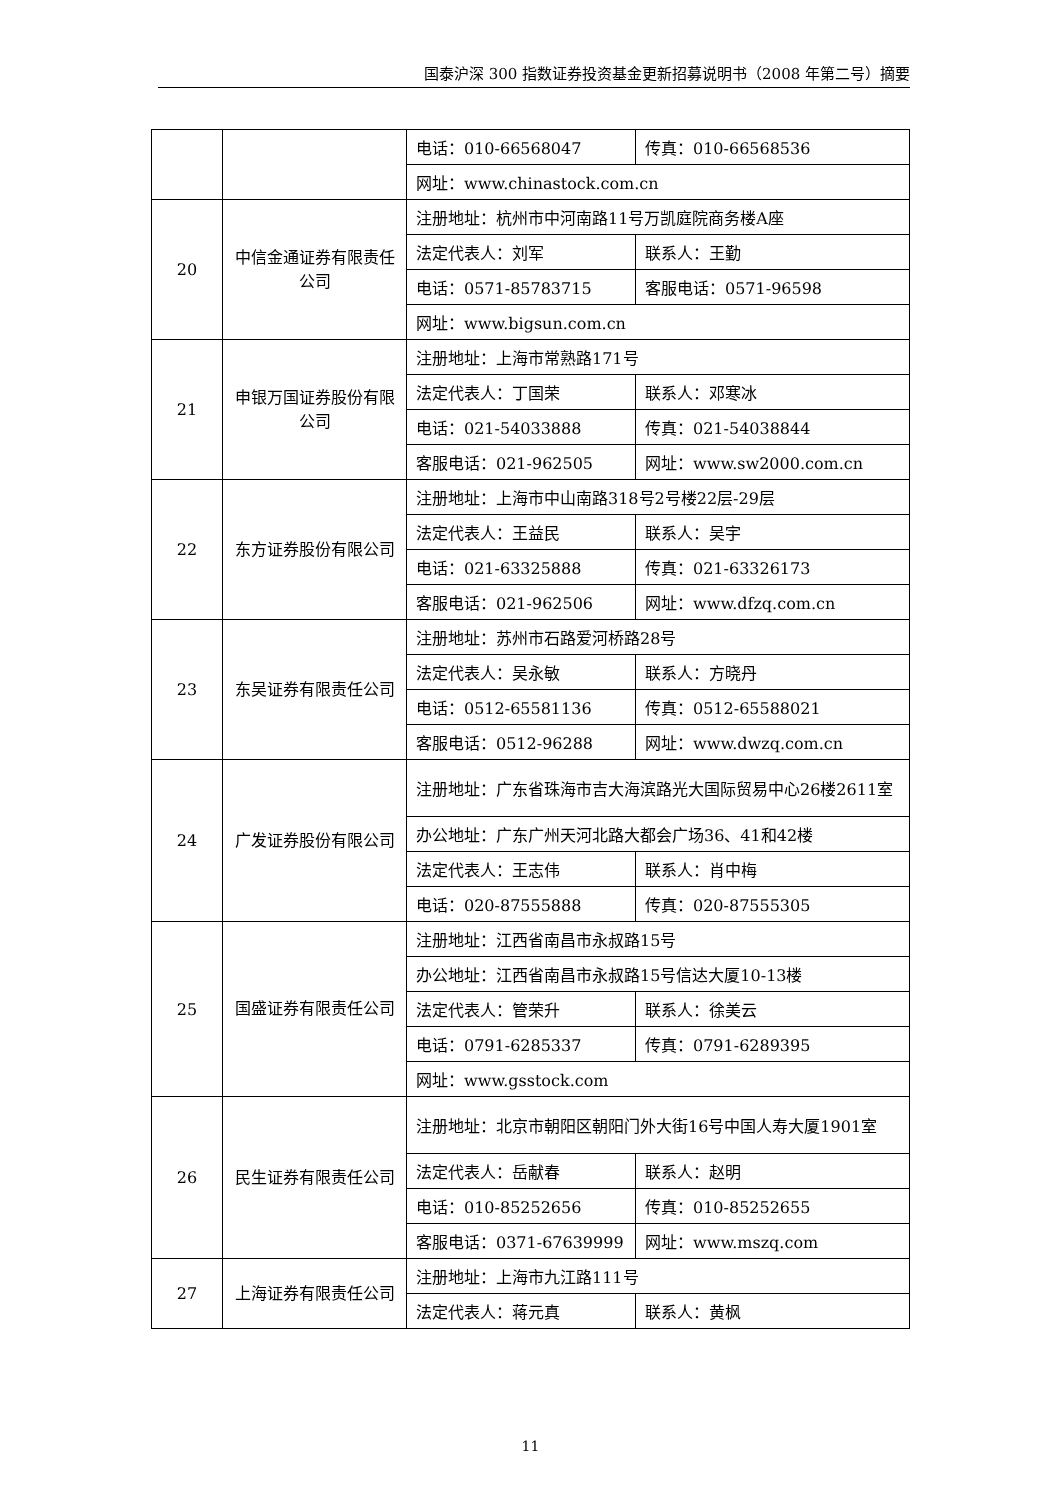国泰沪深 300 指数证券投资基金更新招募说明书（2008 年第二号）摘要
| | | 电话：010-66568047 | 传真：010-66568536 |
| | | 网址：www.chinastock.com.cn | |
| 20 | 中信金通证券有限责任公司 | 注册地址：杭州市中河南路11号万凯庭院商务楼A座 | |
| | | 法定代表人：刘军 | 联系人：王勤 |
| | | 电话：0571-85783715 | 客服电话：0571-96598 |
| | | 网址：www.bigsun.com.cn | |
| 21 | 申银万国证券股份有限公司 | 注册地址：上海市常熟路171号 | |
| | | 法定代表人：丁国荣 | 联系人：邓寒冰 |
| | | 电话：021-54033888 | 传真：021-54038844 |
| | | 客服电话：021-962505 | 网址：www.sw2000.com.cn |
| 22 | 东方证券股份有限公司 | 注册地址：上海市中山南路318号2号楼22层-29层 | |
| | | 法定代表人：王益民 | 联系人：吴宇 |
| | | 电话：021-63325888 | 传真：021-63326173 |
| | | 客服电话：021-962506 | 网址：www.dfzq.com.cn |
| 23 | 东吴证券有限责任公司 | 注册地址：苏州市石路爱河桥路28号 | |
| | | 法定代表人：吴永敏 | 联系人：方晓丹 |
| | | 电话：0512-65581136 | 传真：0512-65588021 |
| | | 客服电话：0512-96288 | 网址：www.dwzq.com.cn |
| 24 | 广发证券股份有限公司 | 注册地址：广东省珠海市吉大海滨路光大国际贸易中心26楼2611室 | |
| | | 办公地址：广东广州天河北路大都会广场36、41和42楼 | |
| | | 法定代表人：王志伟 | 联系人：肖中梅 |
| | | 电话：020-87555888 | 传真：020-87555305 |
| 25 | 国盛证券有限责任公司 | 注册地址：江西省南昌市永叔路15号 | |
| | | 办公地址：江西省南昌市永叔路15号信达大厦10-13楼 | |
| | | 法定代表人：管荣升 | 联系人：徐美云 |
| | | 电话：0791-6285337 | 传真：0791-6289395 |
| | | 网址：www.gsstock.com | |
| 26 | 民生证券有限责任公司 | 注册地址：北京市朝阳区朝阳门外大街16号中国人寿大厦1901室 | |
| | | 法定代表人：岳献春 | 联系人：赵明 |
| | | 电话：010-85252656 | 传真：010-85252655 |
| | | 客服电话：0371-67639999 | 网址：www.mszq.com |
| 27 | 上海证券有限责任公司 | 注册地址：上海市九江路111号 | |
| | | 法定代表人：蒋元真 | 联系人：黄枫 |
11